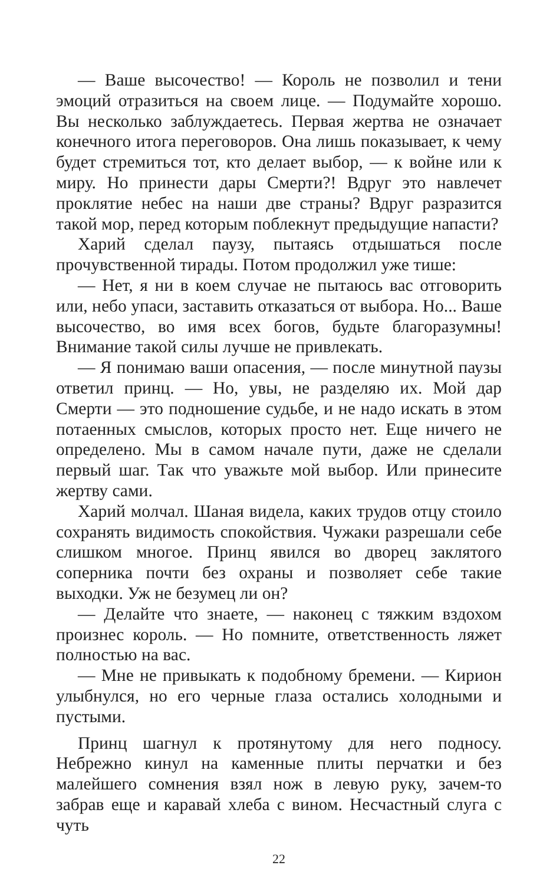— Ваше высочество! — Король не позволил и тени эмоций отразиться на своем лице. — Подумайте хорошо. Вы несколько заблуждаетесь. Первая жертва не означает конечного итога переговоров. Она лишь показывает, к чему будет стремиться тот, кто делает выбор, — к войне или к миру. Но принести дары Смерти?! Вдруг это навлечет проклятие небес на наши две страны? Вдруг разразится такой мор, перед которым поблекнут предыдущие напасти?
Харий сделал паузу, пытаясь отдышаться после прочувственной тирады. Потом продолжил уже тише:
— Нет, я ни в коем случае не пытаюсь вас отговорить или, небо упаси, заставить отказаться от выбора. Но... Ваше высочество, во имя всех богов, будьте благоразумны! Внимание такой силы лучше не привлекать.
— Я понимаю ваши опасения, — после минутной паузы ответил принц. — Но, увы, не разделяю их. Мой дар Смерти — это подношение судьбе, и не надо искать в этом потаенных смыслов, которых просто нет. Еще ничего не определено. Мы в самом начале пути, даже не сделали первый шаг. Так что уважьте мой выбор. Или принесите жертву сами.
Харий молчал. Шаная видела, каких трудов отцу стоило сохранять видимость спокойствия. Чужаки разрешали себе слишком многое. Принц явился во дворец заклятого соперника почти без охраны и позволяет себе такие выходки. Уж не безумец ли он?
— Делайте что знаете, — наконец с тяжким вздохом произнес король. — Но помните, ответственность ляжет полностью на вас.
— Мне не привыкать к подобному бремени. — Кирион улыбнулся, но его черные глаза остались холодными и пустыми.
Принц шагнул к протянутому для него подносу. Небрежно кинул на каменные плиты перчатки и без малейшего сомнения взял нож в левую руку, зачем-то забрав еще и каравай хлеба с вином. Несчастный слуга с чуть
22